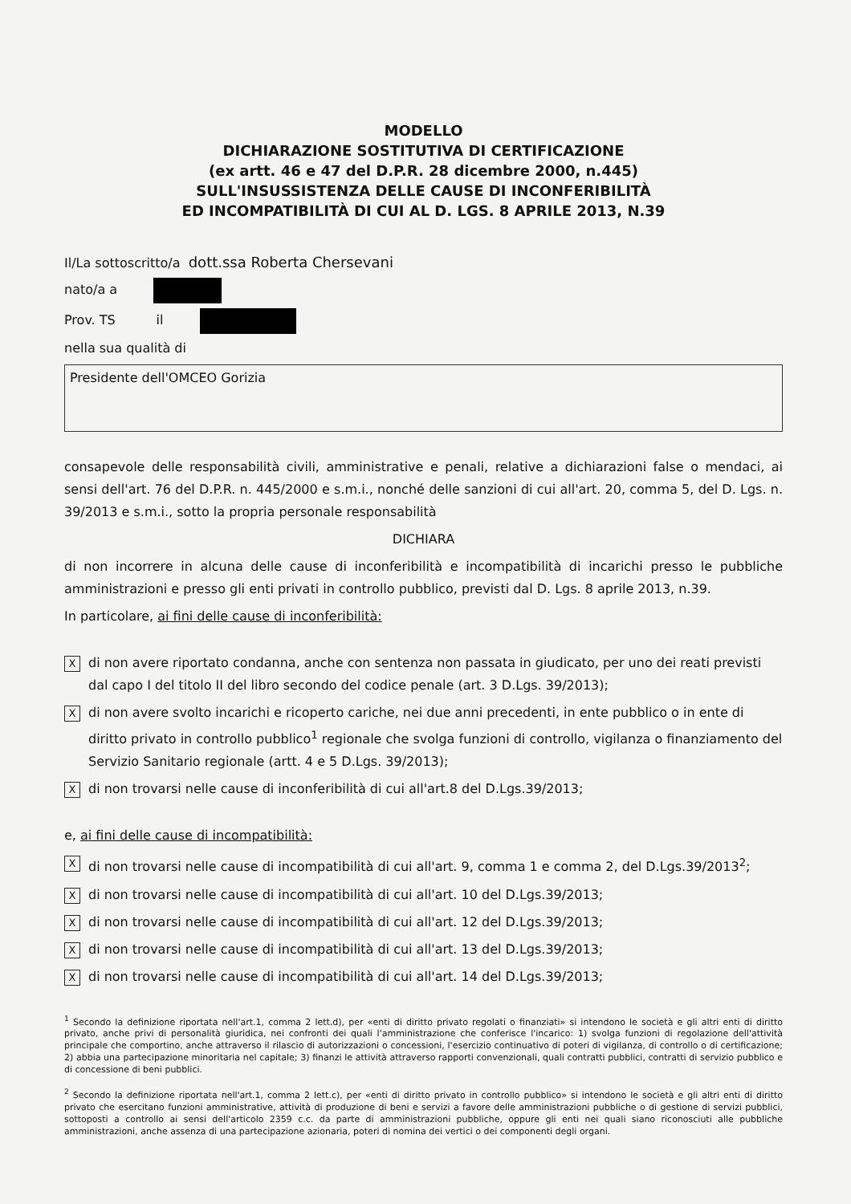MODELLO
DICHIARAZIONE SOSTITUTIVA DI CERTIFICAZIONE
(ex artt. 46 e 47 del D.P.R. 28 dicembre 2000, n.445)
SULL'INSUSSISTENZA DELLE CAUSE DI INCONFERIBILITÀ
ED INCOMPATIBILITÀ DI CUI AL D. LGS. 8 APRILE 2013, N.39
Il/La sottoscritto/a dott.ssa Roberta Chersevani
nato/a a
Prov. TS il
nella sua qualità di
Presidente dell'OMCEO Gorizia
consapevole delle responsabilità civili, amministrative e penali, relative a dichiarazioni false o mendaci, ai sensi dell'art. 76 del D.P.R. n. 445/2000 e s.m.i., nonché delle sanzioni di cui all'art. 20, comma 5, del D. Lgs. n. 39/2013 e s.m.i., sotto la propria personale responsabilità
DICHIARA
di non incorrere in alcuna delle cause di inconferibilità e incompatibilità di incarichi presso le pubbliche amministrazioni e presso gli enti privati in controllo pubblico, previsti dal D. Lgs. 8 aprile 2013, n.39.
In particolare, ai fini delle cause di inconferibilità:
X
di non avere riportato condanna, anche con sentenza non passata in giudicato, per uno dei reati previsti dal capo I del titolo II del libro secondo del codice penale (art. 3 D.Lgs. 39/2013);
X
di non avere svolto incarichi e ricoperto cariche, nei due anni precedenti, in ente pubblico o in ente di diritto privato in controllo pubblico<sup>1</sup> regionale che svolga funzioni di controllo, vigilanza o finanziamento del Servizio Sanitario regionale (artt. 4 e 5 D.Lgs. 39/2013);
X
di non trovarsi nelle cause di inconferibilità di cui all'art.8 del D.Lgs.39/2013;
e, ai fini delle cause di incompatibilità:
X
di non trovarsi nelle cause di incompatibilità di cui all'art. 9, comma 1 e comma 2, del D.Lgs.39/2013<sup>2</sup>;
X
di non trovarsi nelle cause di incompatibilità di cui all'art. 10 del D.Lgs.39/2013;
X
di non trovarsi nelle cause di incompatibilità di cui all'art. 12 del D.Lgs.39/2013;
X
di non trovarsi nelle cause di incompatibilità di cui all'art. 13 del D.Lgs.39/2013;
X
di non trovarsi nelle cause di incompatibilità di cui all'art. 14 del D.Lgs.39/2013;
<sup>1</sup> Secondo la definizione riportata nell'art.1, comma 2 lett.d), per «enti di diritto privato regolati o finanziati» si intendono le società e gli altri enti di diritto privato, anche privi di personalità giuridica, nei confronti dei quali l'amministrazione che conferisce l'incarico: 1) svolga funzioni di regolazione dell'attività principale che comportino, anche attraverso il rilascio di autorizzazioni o concessioni, l'esercizio continuativo di poteri di vigilanza, di controllo o di certificazione; 2) abbia una partecipazione minoritaria nel capitale; 3) finanzi le attività attraverso rapporti convenzionali, quali contratti pubblici, contratti di servizio pubblico e di concessione di beni pubblici.
<sup>2</sup> Secondo la definizione riportata nell'art.1, comma 2 lett.c), per «enti di diritto privato in controllo pubblico» si intendono le società e gli altri enti di diritto privato che esercitano funzioni amministrative, attività di produzione di beni e servizi a favore delle amministrazioni pubbliche o di gestione di servizi pubblici, sottoposti a controllo ai sensi dell'articolo 2359 c.c. da parte di amministrazioni pubbliche, oppure gli enti nei quali siano riconosciuti alle pubbliche amministrazioni, anche assenza di una partecipazione azionaria, poteri di nomina dei vertici o dei componenti degli organi.